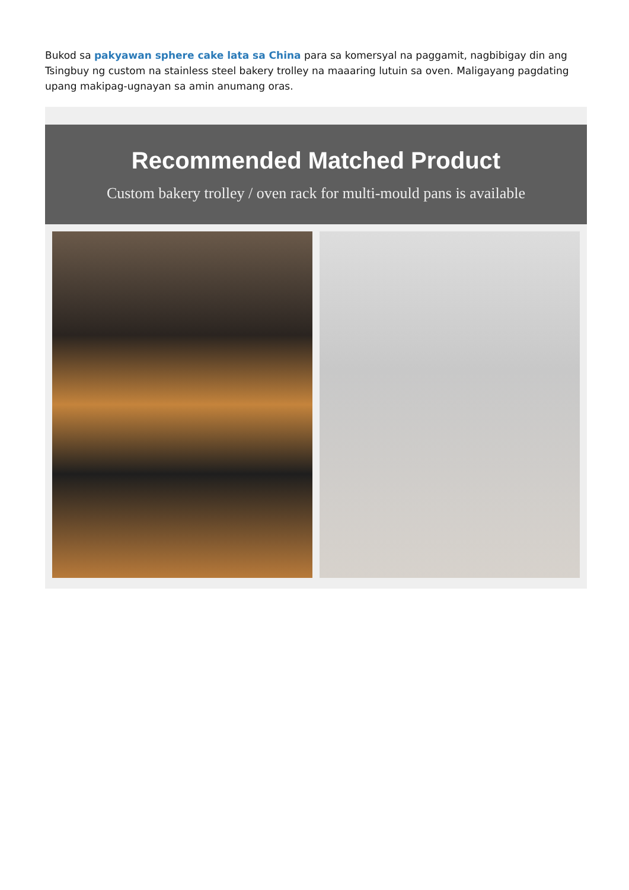Bukod sa pakyawan sphere cake lata sa China para sa komersyal na paggamit, nagbibigay din ang Tsingbuy ng custom na stainless steel bakery trolley na maaaring lutuin sa oven. Maligayang pagdating upang makipag-ugnayan sa amin anumang oras.
Recommended Matched Product
Custom bakery trolley / oven rack for multi-mould pans is available